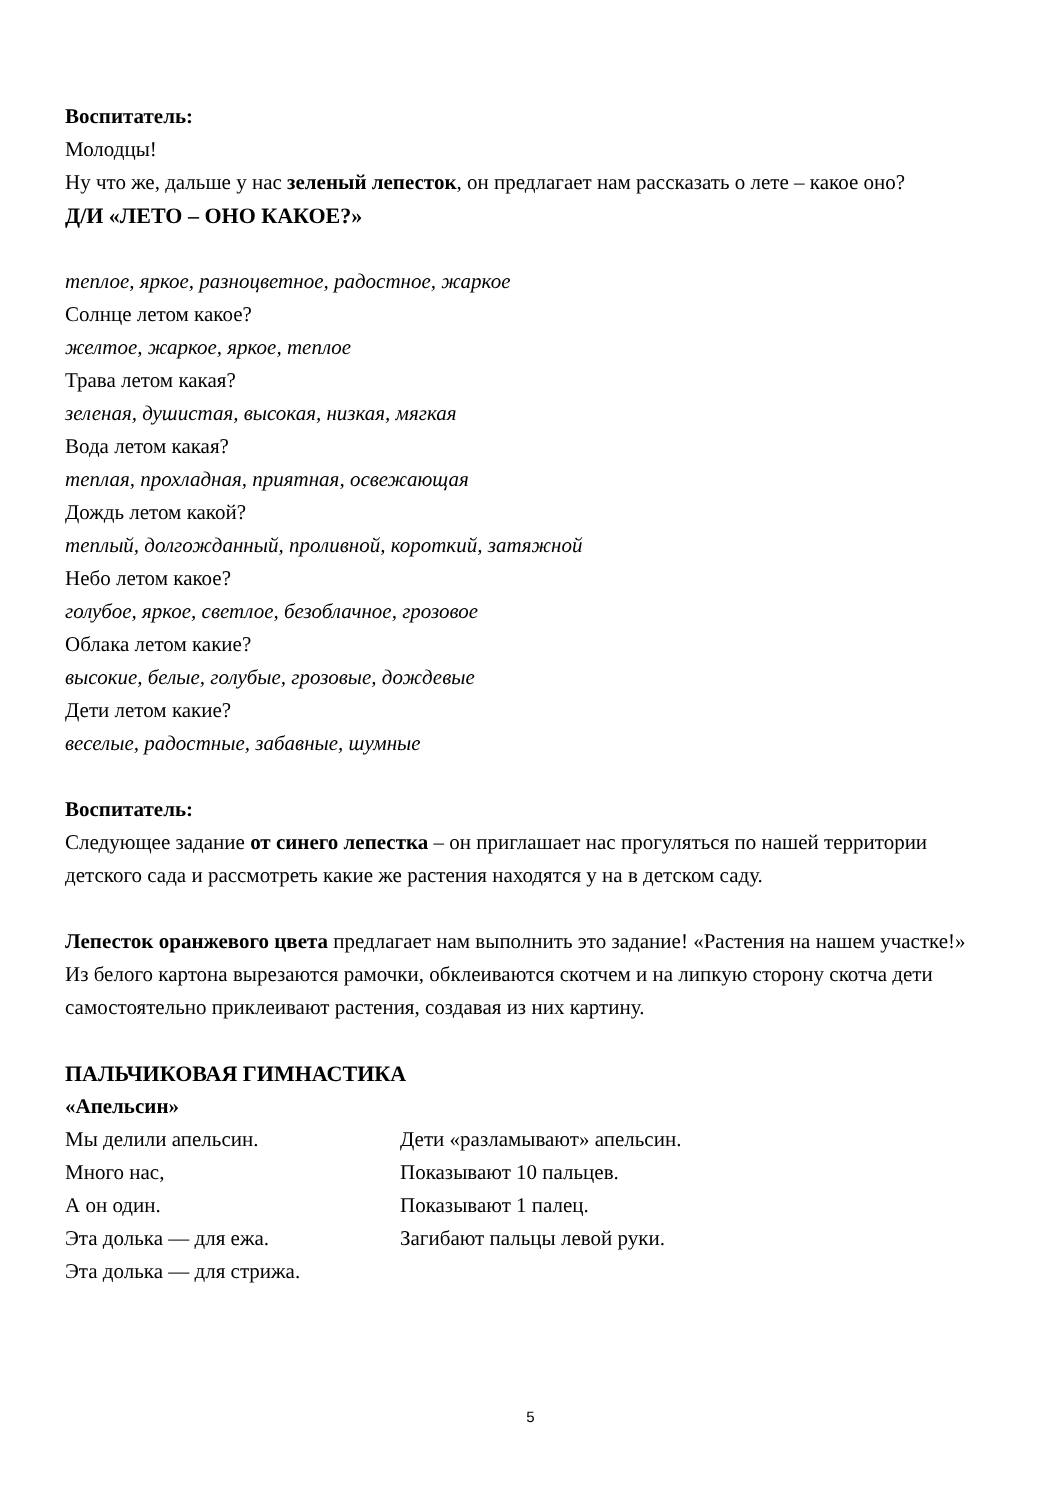Воспитатель:
Молодцы!
Ну что же, дальше у нас зеленый лепесток, он предлагает нам рассказать о лете – какое оно?
Д/И «ЛЕТО – ОНО КАКОЕ?»
теплое, яркое, разноцветное, радостное, жаркое
Солнце летом какое?
желтое, жаркое, яркое, теплое
Трава летом какая?
зеленая, душистая, высокая, низкая, мягкая
Вода летом какая?
теплая, прохладная, приятная, освежающая
Дождь летом какой?
теплый, долгожданный, проливной, короткий, затяжной
Небо летом какое?
голубое, яркое, светлое, безоблачное, грозовое
Облака летом какие?
высокие, белые, голубые, грозовые, дождевые
Дети летом какие?
веселые, радостные, забавные, шумные
Воспитатель:
Следующее задание от синего лепестка – он приглашает нас прогуляться по нашей территории детского сада и рассмотреть какие же растения находятся у на в детском саду.
Лепесток оранжевого цвета предлагает нам выполнить это задание! «Растения на нашем участке!»
Из белого картона вырезаются рамочки, обклеиваются скотчем и на липкую сторону скотча дети самостоятельно приклеивают растения, создавая из них картину.
ПАЛЬЧИКОВАЯ ГИМНАСТИКА
«Апельсин»
Мы делили апельсин. Дети «разламывают» апельсин.
Много нас, Показывают 10 пальцев.
А он один. Показывают 1 палец.
Эта долька — для ежа. Загибают пальцы левой руки.
Эта долька — для стрижа.
5